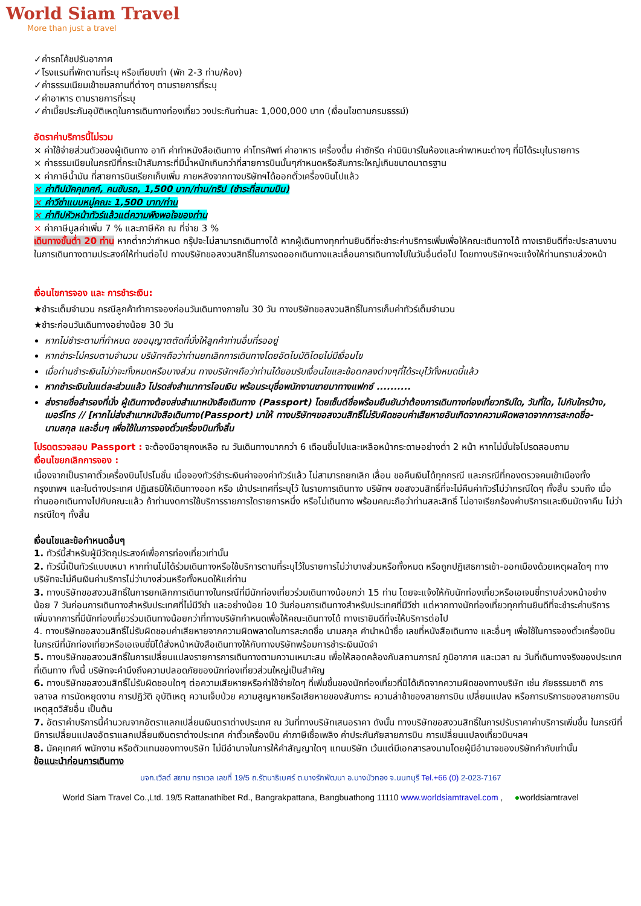World Siam Travel
More than just a travel
✓ค่ารถโค้ชปรับอากาศ
✓โรงแรมที่พักตามที่ระบุ หรือเทียบเท่า (พัก 2-3 ท่าน/ห้อง)
✓ค่าธรรมเนียมเข้าชมสถานที่ต่างๆ ตามรายการที่ระบุ
✓ค่าอาหาร ตามรายการที่ระบุ
✓ค่าเบี้ยประกันอุบัติเหตุในการเดินทางท่องเที่ยว วงประกันท่านละ 1,000,000 บาท (เงื่อนไขตามกรมธรรม์)
อัตราค่าบริการนี้ไม่รวม
× ค่าใช้จ่ายส่วนตัวของผู้เดินทาง อาทิ ค่าทำหนังสือเดินทาง ค่าโทรศัพท์ ค่าอาหาร เครื่องดื่ม ค่าซักรีด ค่ามินิบาร์ในห้องและค่าพาหนะต่างๆ ที่มิได้ระบุในรายการ
× ค่าธรรมเนียมในกรณีที่กระเป๋าสัมภาระที่มีน้ำหนักเกินกว่าที่สายการบินนั้นๆกำหนดหรือสัมภาระใหญ่เกินขนาดมาตรฐาน
× ค่าภาษีน้ำมัน ที่สายการบินเรียกเก็บเพิ่ม ภายหลังจากทางบริษัทฯได้ออกตั๋วเครื่องบินไปแล้ว
× ค่าทิปมัคคุเทศก์, คนขับรถ, 1,500 บาท/ท่าน/ทริป (ชำระที่สนามบิน)
× ค่าวีซ่าแบบหมู่คณะ 1,500 บาท/ท่าน
× ค่าทิปหัวหน้าทัวร์แล้วแต่ความพึงพอใจของท่าน
× ค่าภาษีมูลค่าเพิ่ม 7 % และภาษีหัก ณ ที่จ่าย 3 %
เดินทางขั้นต่ำ 20 ท่าน หากต่ำกว่ากำหนด กรุ๊ปจะไม่สามารถเดินทางได้ หากผู้เดินทางทุกท่านยินดีที่จะชำระค่าบริการเพิ่มเพื่อให้คณะเดินทางได้ ทางเรายินดีที่จะประสานงานในการเดินทางตามประสงค์ให้ท่านต่อไป ทางบริษัทขอสงวนสิทธิ์ในการงดออกเดินทางและเลื่อนการเดินทางไปในวันอื่นต่อไป โดยทางบริษัทฯจะแจ้งให้ท่านทราบล่วงหน้า
เงื่อนไขการจอง และ การชำระเงิน:
★ชำระเต็มจำนวน กรณีลูกค้าทำการจองก่อนวันเดินทางภายใน 30 วัน ทางบริษัทขอสงวนสิทธิ์ในการเก็บค่าทัวร์เต็มจำนวน
★ชำระก่อนวันเดินทางอย่างน้อย 30 วัน
หากไม่ชำระตามที่กำหนด ขออนุญาตตัดที่นั่งให้ลูกค้าท่านอื่นที่รออยู่
หากชำระไม่ครบตามจำนวน บริษัทฯถือว่าท่านยกเลิกการเดินทางโดยอัตโนมัติโดยไม่มีเงื่อนไข
เมื่อท่านชำระเงินไม่ว่าจะทั้งหมดหรือบางส่วน ทางบริษัทฯถือว่าท่านได้ยอมรับเงื่อนไขและข้อตกลงต่างๆที่ได้ระบุไว้ทั้งหมดนี้แล้ว
หากชำระเงินในแต่ละส่วนแล้ว โปรดส่งสำเนาการโอนเงิน พร้อมระบุชื่อพนักงานขายมาทางแฟกซ์ ..........
ส่งรายชื่อสำรองที่นั่ง ผู้เดินทางต้องส่งสำเนาหนังสือเดินทาง (Passport) โดยเซ็นต์ชื่อพร้อมยืนยันว่าต้องการเดินทางท่องเที่ยวทริปใด, วันที่ใด, ไปกับใครบ้าง, เบอร์โทร // [หากไม่ส่งสำเนาหนังสือเดินทาง(Passport) มาให้ ทางบริษัทฯขอสงวนสิทธิ์ไม่รับผิดชอบค่าเสียหายอันเกิดจากความผิดพลาดจากการสะกดชื่อ-นามสกุล และอื่นๆ เพื่อใช้ในการจองตั๋วเครื่องบินทั้งสิ้น
โปรดตรวจสอบ Passport : จะต้องมีอายุคงเหลือ ณ วันเดินทางมากกว่า 6 เดือนขึ้นไปและเหลือหน้ากระดาษอย่างต่ำ 2 หน้า หากไม่มั่นใจโปรดสอบถาม
เงื่อนไขยกเลิกการจอง :
เนื่องจากเป็นราคาตั๋วเครื่องบินโปรโมชั่น เมื่อจองทัวร์ชำระเงินค่าจองค่าทัวร์แล้ว ไม่สามารถยกเลิก เลื่อน ขอคืนเงินได้ทุกกรณี และกรณีที่กองตรวจคนเข้าเมืองทั้งกรุงเทพฯ และในต่างประเทศ ปฏิเสธมิให้เดินทางออก หรือ เข้าประเทศที่ระบุไว้ ในรายการเดินทาง บริษัทฯ ขอสงวนสิทธิ์ที่จะไม่คืนค่าทัวร์ไม่ว่ากรณีใดๆ ทั้งสิ้น รวมถึง เมื่อท่านออกเดินทางไปกับคณะแล้ว ถ้าท่านงดการใช้บริการรายการใดรายการหนึ่ง หรือไม่เดินทาง พร้อมคณะถือว่าท่านสละสิทธิ์ ไม่อาจเรียกร้องค่าบริการและเงินมัดจาคืน ไม่ว่ากรณีใดๆ ทั้งสิ้น
เงื่อนไขและข้อกำหนดอื่นๆ
1. ทัวร์นี้สำหรับผู้มีวัตถุประสงค์เพื่อการท่องเที่ยวเท่านั้น
2. ทัวร์นี้เป็นทัวร์แบบเหมา หากท่านไม่ได้ร่วมเดินทางหรือใช้บริการตามที่ระบุไว้ในรายการไม่ว่าบางส่วนหรือทั้งหมด หรือถูกปฏิเสธการเข้า-ออกเมืองด้วยเหตุผลใดๆ ทางบริษัทจะไม่คืนเงินค่าบริการไม่ว่าบางส่วนหรือทั้งหมดให้แก่ท่าน
3. ทางบริษัทขอสงวนสิทธิ์ในการยกเลิกการเดินทางในกรณีที่มีนักท่องเที่ยวร่วมเดินทางน้อยกว่า 15 ท่าน โดยจะแจ้งให้กับนักท่องเที่ยวหรือเอเจนซี่ทราบล่วงหน้าอย่างน้อย 7 วันก่อนการเดินทางสำหรับประเทศที่ไม่มีวีซ่า และอย่างน้อย 10 วันก่อนการเดินทางสำหรับประเทศที่มีวีซ่า แต่หากทางนักท่องเที่ยวทุกท่านยินดีที่จะชำระค่าบริการเพิ่มจากการที่มีนักท่องเที่ยวร่วมเดินทางน้อยกว่าที่ทางบริษัทกำหนดเพื่อให้คณะเดินทางได้ ทางเรายินดีที่จะให้บริการต่อไป
4. ทางบริษัทขอสงวนสิทธิ์ไม่รับผิดชอบค่าเสียหายจากความผิดพลาดในการสะกดชื่อ นามสกุล คำนำหน้าชื่อ เลขที่หนังสือเดินทาง และอื่นๆ เพื่อใช้ในการจองตั๋วเครื่องบิน ในกรณีที่นักท่องเที่ยวหรือเอเจนซี่มิได้ส่งหน้าหนังสือเดินทางให้กับทางบริษัทพร้อมการชำระเงินมัดจำ
5. ทางบริษัทขอสงวนสิทธิ์ในการเปลี่ยนแปลงรายการการเดินทางตามความเหมาะสม เพื่อให้สอดคล้องกับสถานการณ์ ภูมิอากาศ และเวลา ณ วันที่เดินทางจริงของประเทศที่เดินทาง ทั้งนี้ บริษัทจะคำนึงถึงความปลอดภัยของนักท่องเที่ยวส่วนใหญ่เป็นสำคัญ
6. ทางบริษัทขอสงวนสิทธิ์ไม่รับผิดชอบใดๆ ต่อความเสียหายหรือค่าใช้จ่ายใดๆ ที่เพิ่มขึ้นของนักท่องเที่ยวที่มิได้เกิดจากความผิดของทางบริษัท เช่น ภัยธรรมชาติ การจลาจล การนัดหยุดงาน การปฏิวัติ อุบัติเหตุ ความเจ็บป่วย ความสูญหายหรือเสียหายของสัมภาระ ความล่าช้าของสายการบิน เปลี่ยนแปลง หรือการบริการของสายการบิน เหตุสุดวิสัยอื่น เป็นต้น
7. อัตราค่าบริการนี้คำนวณจากอัตราแลกเปลี่ยนเงินตราต่างประเทศ ณ วันที่ทางบริษัทเสนอราคา ดังนั้น ทางบริษัทขอสงวนสิทธิ์ในการปรับราคาค่าบริการเพิ่มขึ้น ในกรณีที่มีการเปลี่ยนแปลงอัตราแลกเปลี่ยนเงินตราต่างประเทศ ค่าตั๋วเครื่องบิน ค่าภาษีเชื้อเพลิง ค่าประกันภัยสายการบิน การเปลี่ยนแปลงเที่ยวบินฯลฯ
8. มัคคุเทศก์ พนักงาน หรือตัวแทนของทางบริษัท ไม่มีอำนาจในการให้คำสัญญาใดๆ แทนบริษัท เว้นแต่มีเอกสารลงนามโดยผู้มีอำนาจของบริษัทกำกับเท่านั้น
ข้อแนะนำก่อนการเดินทาง
บจก.เวิลด์ สยาม ทราเวล เลขที่ 19/5 ถ.รัตนาธิเบศร์ ต.บางรักพัฒนา อ.บางบัวทอง จ.นนทบุรี Tel.+66 (0) 2-023-7167
World Siam Travel Co.,Ltd. 19/5 Rattanathibet Rd., Bangrakpattana, Bangbuathong 11110 www.worldsiamtravel.com , ●worldsiamtravel